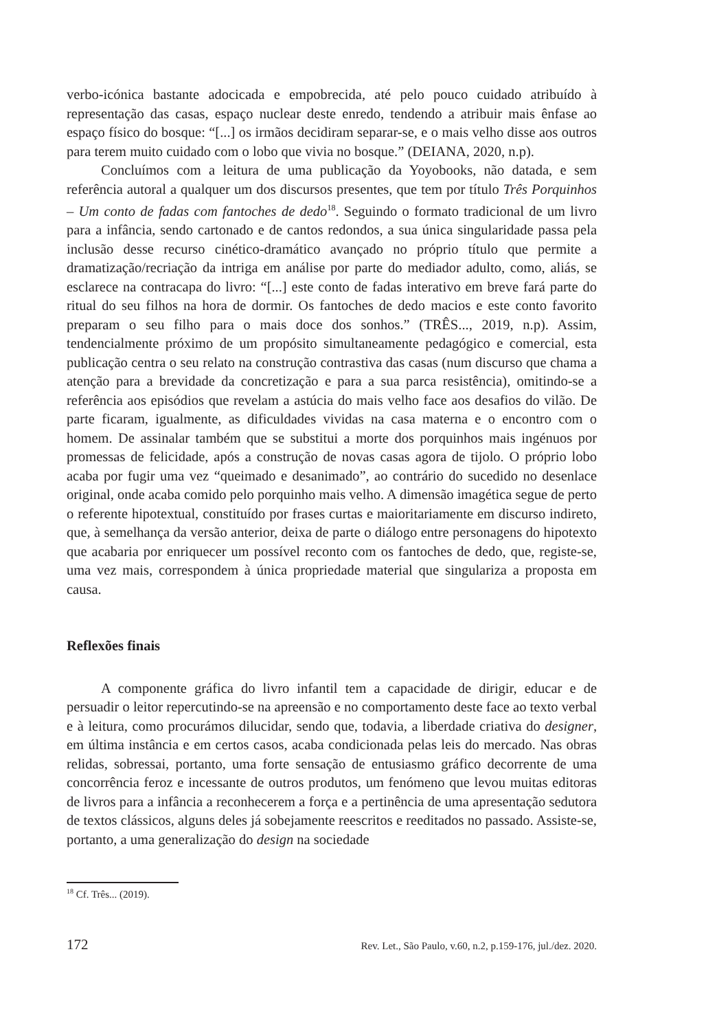verbo-icónica bastante adocicada e empobrecida, até pelo pouco cuidado atribuído à representação das casas, espaço nuclear deste enredo, tendendo a atribuir mais ênfase ao espaço físico do bosque: “[...] os irmãos decidiram separar-se, e o mais velho disse aos outros para terem muito cuidado com o lobo que vivia no bosque.” (DEIANA, 2020, n.p).
Concluímos com a leitura de uma publicação da Yoyobooks, não datada, e sem referência autoral a qualquer um dos discursos presentes, que tem por título Três Porquinhos – Um conto de fadas com fantoches de dedo<sup>18</sup>. Seguindo o formato tradicional de um livro para a infância, sendo cartonado e de cantos redondos, a sua única singularidade passa pela inclusão desse recurso cinético-dramático avançado no próprio título que permite a dramatização/recriação da intriga em análise por parte do mediador adulto, como, aliás, se esclarece na contracapa do livro: “[...] este conto de fadas interativo em breve fará parte do ritual do seu filhos na hora de dormir. Os fantoches de dedo macios e este conto favorito preparam o seu filho para o mais doce dos sonhos.” (TRÊS..., 2019, n.p). Assim, tendencialmente próximo de um propósito simultaneamente pedagógico e comercial, esta publicação centra o seu relato na construção contrastiva das casas (num discurso que chama a atenção para a brevidade da concretização e para a sua parca resistência), omitindo-se a referência aos episódios que revelam a astúcia do mais velho face aos desafios do vilão. De parte ficaram, igualmente, as dificuldades vividas na casa materna e o encontro com o homem. De assinalar também que se substitui a morte dos porquinhos mais ingénuos por promessas de felicidade, após a construção de novas casas agora de tijolo. O próprio lobo acaba por fugir uma vez “queimado e desanimado”, ao contrário do sucedido no desenlace original, onde acaba comido pelo porquinho mais velho. A dimensão imagética segue de perto o referente hipotextual, constituído por frases curtas e maioritariamente em discurso indireto, que, à semelhança da versão anterior, deixa de parte o diálogo entre personagens do hipotexto que acabaria por enriquecer um possível reconto com os fantoches de dedo, que, registe-se, uma vez mais, correspondem à única propriedade material que singulariza a proposta em causa.
Reflexões finais
A componente gráfica do livro infantil tem a capacidade de dirigir, educar e de persuadir o leitor repercutindo-se na apreensão e no comportamento deste face ao texto verbal e à leitura, como procurámos dilucidar, sendo que, todavia, a liberdade criativa do designer, em última instância e em certos casos, acaba condicionada pelas leis do mercado. Nas obras relidas, sobressai, portanto, uma forte sensação de entusiasmo gráfico decorrente de uma concorrência feroz e incessante de outros produtos, um fenómeno que levou muitas editoras de livros para a infância a reconhecerem a força e a pertinência de uma apresentação sedutora de textos clássicos, alguns deles já sobejamente reescritos e reeditados no passado. Assiste-se, portanto, a uma generalização do design na sociedade
<sup>18</sup> Cf. Três... (2019).
172 Rev. Let., São Paulo, v.60, n.2, p.159-176, jul./dez. 2020.